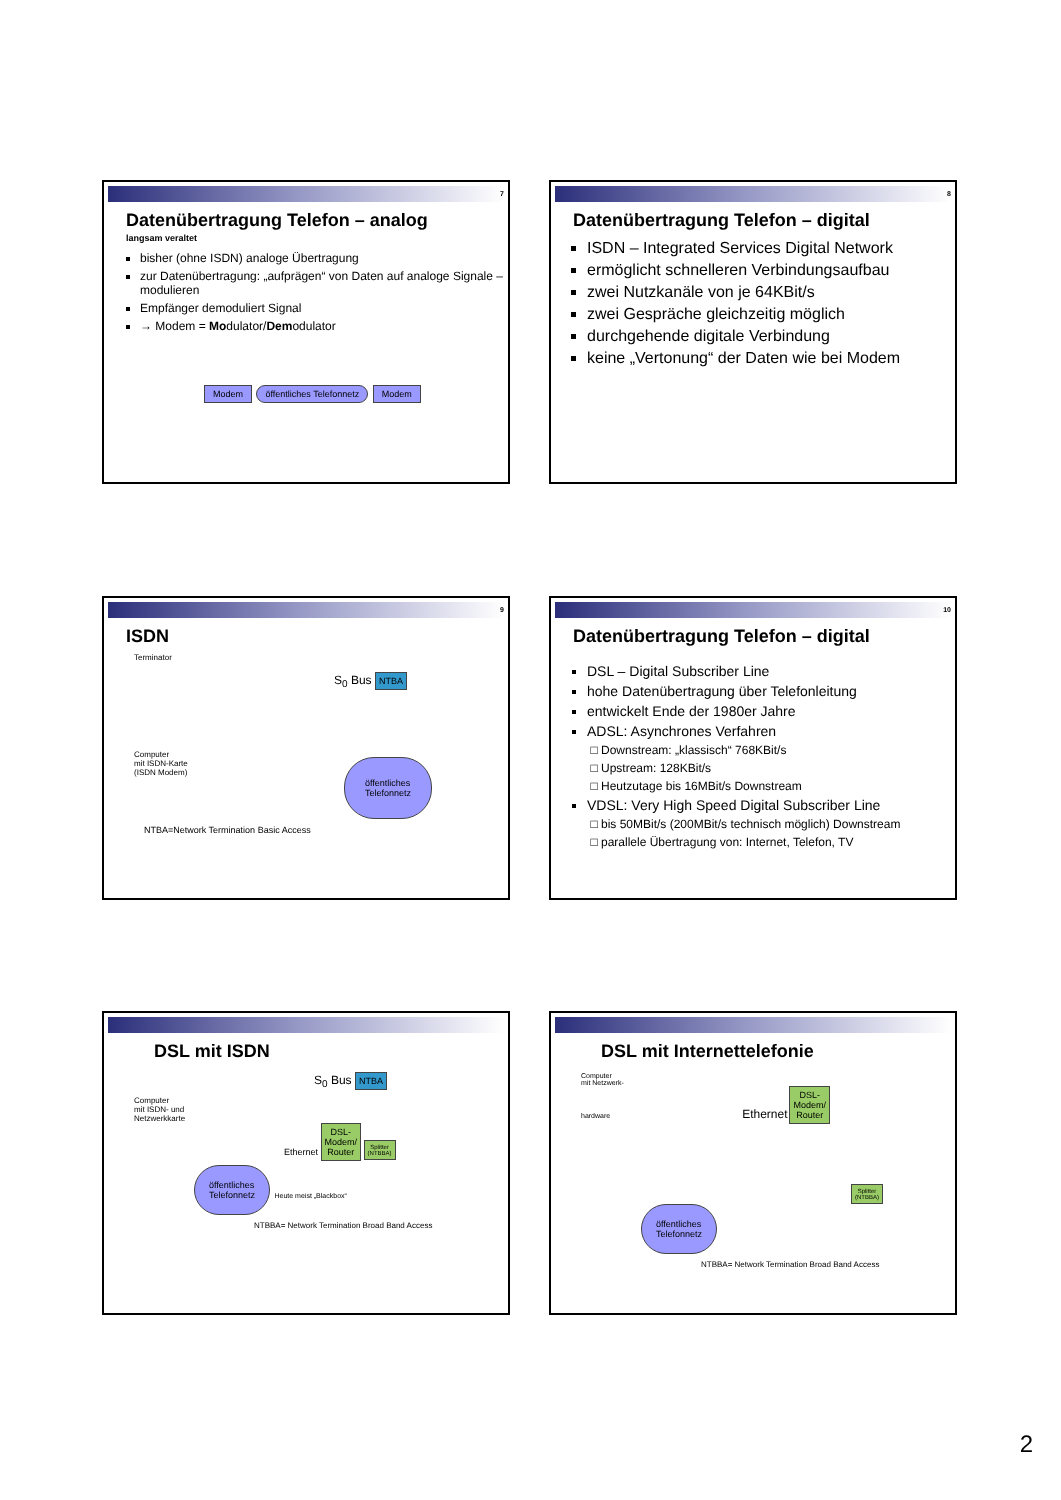7
Datenübertragung Telefon – analog
langsam veraltet
bisher (ohne ISDN) analoge Übertragung
zur Datenübertragung: „aufprägen“ von Daten auf analoge Signale – modulieren
Empfänger demoduliert Signal
→ Modem = Modulator/Demodulator
Modem öffentliches Telefonnetz Modem
8
Datenübertragung Telefon – digital
ISDN – Integrated Services Digital Network
ermöglicht schnelleren Verbindungsaufbau
zwei Nutzkanäle von je 64KBit/s
zwei Gespräche gleichzeitig möglich
durchgehende digitale Verbindung
keine „Vertonung“ der Daten wie bei Modem
9
ISDN
Terminator
S<sub>0</sub> Bus NTBA
Computer
mit ISDN-Karte
(ISDN Modem)
öffentliches
Telefonnetz
NTBA=Network Termination Basic Access
10
Datenübertragung Telefon – digital
DSL – Digital Subscriber Line
hohe Datenübertragung über Telefonleitung
entwickelt Ende der 1980er Jahre
ADSL: Asynchrones Verfahren
Downstream: „klassisch“ 768KBit/s
Upstream: 128KBit/s
Heutzutage bis 16MBit/s Downstream
VDSL: Very High Speed Digital Subscriber Line
bis 50MBit/s (200MBit/s technisch möglich) Downstream
parallele Übertragung von: Internet, Telefon, TV
DSL mit ISDN
S<sub>0</sub> Bus NTBA
Computer
mit ISDN- und
Netzwerkkarte
Ethernet DSL-
Modem/
Router Splitter
(NTBBA)
öffentliches
Telefonnetz Heute meist „Blackbox“
NTBBA= Network Termination Broad Band Access
DSL mit Internettelefonie
Computer
mit Netzwerk-
hardware Ethernet DSL-
Modem/
Router
Splitter
(NTBBA)
öffentliches
Telefonnetz
NTBBA= Network Termination Broad Band Access
2